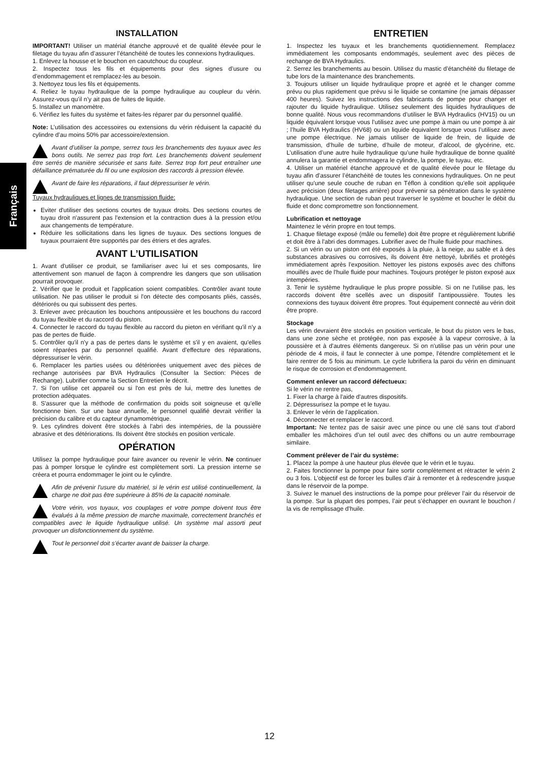Français
INSTALLATION
IMPORTANT! Utiliser un matérial étanche approuvé et de qualité élevée pour le filetage du tuyau afin d’assurer l’étanchéité de toutes les connexions hydrauliques.
1. Enlevez la housse et le bouchon en caoutchouc du coupleur.
2. Inspectez tous les fils et équipements pour des signes d’usure ou d’endommagement et remplacez-les au besoin.
3. Nettoyez tous les fils et équipements.
4. Reliez le tuyau hydraulique de la pompe hydraulique au coupleur du vérin. Assurez-vous qu’il n’y ait pas de fuites de liquide.
5. Installez un manomètre.
6. Vérifiez les fuites du système et faites-les réparer par du personnel qualifié.
Note: L’utilisation des accessoires ou extensions du vérin réduisent la capacité du cylindre d’au moins 50% par accessoire/extension.
Avant d’utiliser la pompe, serrez tous les branchements des tuyaux avec les bons outils. Ne serrez pas trop fort. Les branchements doivent seulement être serrés de manière sécurisée et sans fuite. Serrez trop fort peut entraîner une défaillance prématurée du fil ou une explosion des raccords à pression élevée.
Avant de faire les réparations, il faut dépressuriser le vérin.
Tuyaux hydrauliques et lignes de transmission fluide:
Eviter d'utiliser des sections courtes de tuyaux droits. Des sections courtes de tuyau droit n'assurent pas l'extension et la contraction dues à la pression et/ou aux changements de température.
Réduire les sollicitations dans les lignes de tuyaux. Des sections longues de tuyaux pourraient être supportés par des étriers et des agrafes.
AVANT L’UTILISATION
1. Avant d'utiliser ce produit, se familiariser avec lui et ses composants, lire attentivement son manuel de façon à comprendre les dangers que son utilisation pourrait provoquer.
2. Vérifier que le produit et l'application soient compatibles. Contrôler avant toute utilisation. Ne pas utiliser le produit si l'on détecte des composants pliés, cassés, détériorés ou qui subissent des pertes.
3. Enlever avec précaution les bouchons antipoussière et les bouchons du raccord du tuyau flexible et du raccord du piston.
4. Connecter le raccord du tuyau flexible au raccord du pieton en vérifiant qu'il n'y a pas de pertes de fluide.
5. Contrôler qu'il n'y a pas de pertes dans le système et s'il y en avaient, qu'elles soient réparées par du personnel qualifié. Avant d'effecture des réparations, dépressuriser le vérin.
6. Remplacer les parties usées ou détériorées uniquement avec des pièces de rechange autorisées par BVA Hydraulics (Consulter la Section: Pièces de Rechange). Lubrifier comme la Section Entretien le décrit.
7. Si l'on utilise cet appareil ou si l'on est près de lui, mettre des lunettes de protection adéquates.
8. S'assurer que la méthode de confirmation du poids soit soigneuse et qu'elle fonctionne bien. Sur une base annuelle, le personnel qualifié devrait vérifier la précision du calibre et du capteur dynamométrique.
9. Les cylindres doivent être stockés à l'abri des intempéries, de la poussière abrasive et des détériorations. Ils doivent être stockés en position verticale.
OPÉRATION
Utilisez la pompe hydraulique pour faire avancer ou revenir le vérin. Ne continuer pas à pomper lorsque le cylindre est complètement sorti. La pression interne se créera et pourra endommager le joint ou le cylindre.
Afin de prévenir l'usure du matériel, si le vérin est utilisé continuellement, la charge ne doit pas être supérieure à 85% de la capacité nominale.
Votre vérin, vos tuyaux, vos couplages et votre pompe doivent tous être évalués à la même pression de marche maximale, correctement branchés et compatibles avec le liquide hydraulique utilisé. Un système mal assorti peut provoquer un disfonctionnement du système.
Tout le personnel doit s’écarter avant de baisser la charge.
ENTRETIEN
1. Inspectez les tuyaux et les branchements quotidiennement. Remplacez immédiatement les composants endommagés, seulement avec des pièces de rechange de BVA Hydraulics.
2. Serrez les branchements au besoin. Utilisez du mastic d’étanchéité du filetage de tube lors de la maintenance des branchements.
3. Toujours utiliser un liquide hydraulique propre et agréé et le changer comme prévu ou plus rapidement que prévu si le liquide se contamine (ne jamais dépasser 400 heures). Suivez les instructions des fabricants de pompe pour changer et rajouter du liquide hydraulique. Utilisez seulement des liquides hydrauliques de bonne qualité. Nous vous recommandons d’utiliser le BVA Hydraulics (HV15) ou un liquide équivalent lorsque vous l’utilisez avec une pompe à main ou une pompe à air ; l’huile BVA Hydraulics (HV68) ou un liquide équivalent lorsque vous l’utilisez avec une pompe électrique. Ne jamais utiliser de liquide de frein, de liquide de transmission, d’huile de turbine, d’huile de moteur, d’alcool, de glycérine, etc. L’utilisation d’une autre huile hydraulique qu’une huile hydraulique de bonne qualité annulera la garantie et endommagera le cylindre, la pompe, le tuyau, etc.
4. Utiliser un matériel étanche approuvé et de qualité élevée pour le filetage du tuyau afin d’assurer l’étanchéité de toutes les connexions hydrauliques. On ne peut utiliser qu'une seule couche de ruban en Téflon à condition qu'elle soit appliquée avec précision (deux filetages arrière) pour prévenir sa pénétration dans le système hydraulique. Une section de ruban peut traverser le système et boucher le débit du fluide et donc compromettre son fonctionnement.
Lubrification et nettoyage
Maintenez le vérin propre en tout temps.
1. Chaque filetage exposé (mâle ou femelle) doit être propre et régulièrement lubrifié et doit être à l'abri des dommages. Lubrifier avec de l'huile fluide pour machines.
2. Si un vérin ou un piston ont été exposés à la pluie, à la neige, au sable et à des substances abrasives ou corrosives, ils doivent être nettoyé, lubrifiés et protégés immédiatement après l'exposition. Nettoyer les pistons exposés avec des chiffons mouillés avec de l'huile fluide pour machines. Toujours protéger le piston exposé aux intempéries.
3. Tenir le système hydraulique le plus propre possible. Si on ne l'utilise pas, les raccords doivent être scellés avec un dispositif l'antipoussière. Toutes les connexions des tuyaux doivent être propres. Tout équipement connecté au vérin doit être propre.
Stockage
Les vérin devraient être stockés en position verticale, le bout du piston vers le bas, dans une zone sèche et protégée, non pas exposée à la vapeur corrosive, à la poussière et à d'autres éléments dangereux. Si on n'utilise pas un vérin pour une période de 4 mois, il faut le connecter à une pompe, l'étendre complètement et le faire rentrer de 5 fois au minimum. Le cycle lubrifiera la paroi du vérin en diminuant le risque de corrosion et d'endommagement.
Comment enlever un raccord défectueux:
Si le vérin ne rentre pas,
1. Fixer la charge à l'aide d'autres dispositifs.
2. Dépressurisez la pompe et le tuyau.
3. Enlever le vérin de l'application.
4. Déconnecter et remplacer le raccord.
Important: Ne tentez pas de saisir avec une pince ou une clé sans tout d’abord emballer les mâchoires d’un tel outil avec des chiffons ou un autre rembourrage similaire.
Comment prélever de l’air du système:
1. Placez la pompe à une hauteur plus élevée que le vérin et le tuyau.
2. Faites fonctionner la pompe pour faire sortir complètement et rétracter le vérin 2 ou 3 fois. L’objectif est de forcer les bulles d’air à remonter et à redescendre jusque dans le réservoir de la pompe.
3. Suivez le manuel des instructions de la pompe pour prélever l’air du réservoir de la pompe. Sur la plupart des pompes, l’air peut s’échapper en ouvrant le bouchon / la vis de remplissage d’huile.
12